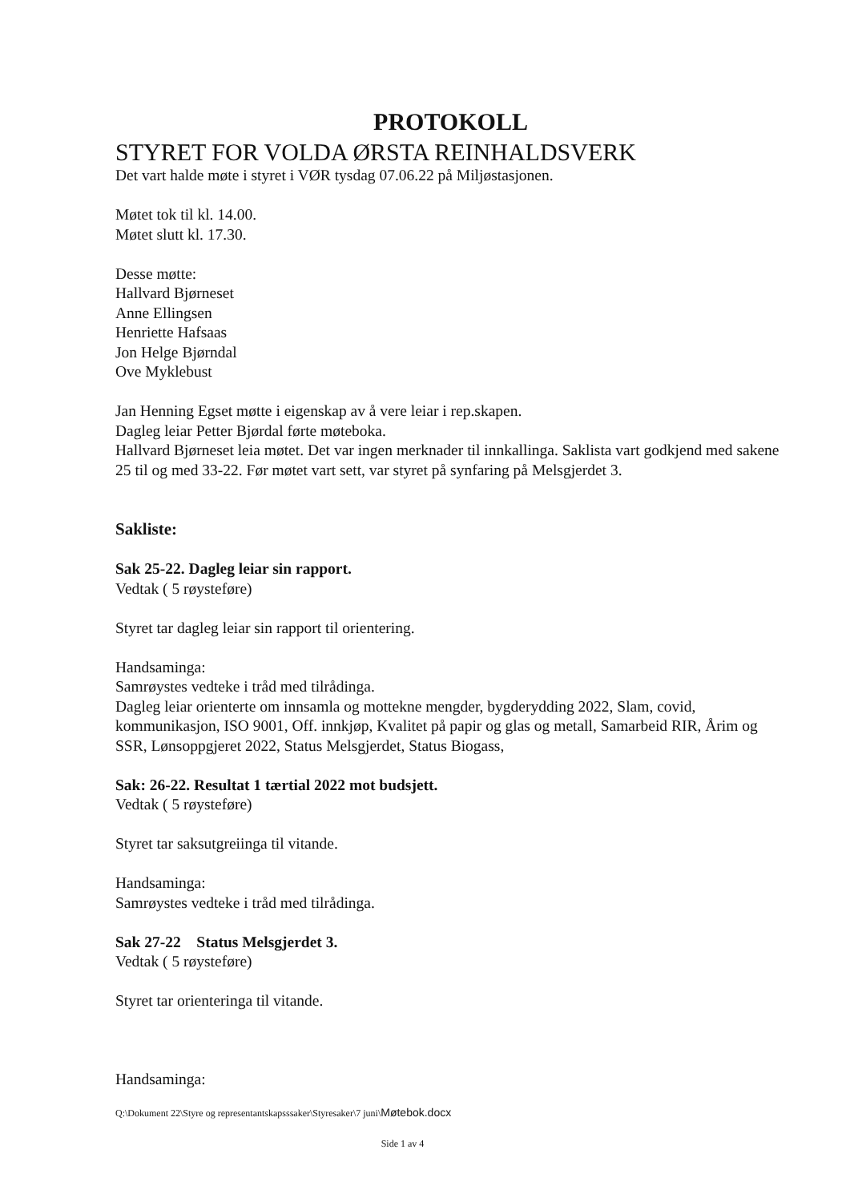PROTOKOLL
STYRET FOR VOLDA ØRSTA REINHALDSVERK
Det vart halde møte i styret i VØR tysdag 07.06.22 på Miljøstasjonen.
Møtet tok til kl. 14.00.
Møtet slutt kl. 17.30.
Desse møtte:
Hallvard Bjørneset
Anne Ellingsen
Henriette Hafsaas
Jon Helge Bjørndal
Ove Myklebust
Jan Henning Egset møtte i eigenskap av å vere leiar i rep.skapen.
Dagleg leiar Petter Bjørdal førte møteboka.
Hallvard Bjørneset leia møtet. Det var ingen merknader til innkallinga. Saklista vart godkjend med sakene 25 til og med 33-22. Før møtet vart sett, var styret på synfaring på Melsgjerdet 3.
Sakliste:
Sak 25-22. Dagleg leiar sin rapport.
Vedtak ( 5 røysteføre)
Styret tar dagleg leiar sin rapport til orientering.
Handsaminga:
Samrøystes vedteke i tråd med tilrådinga.
Dagleg leiar orienterte om innsamla og mottekne mengder, bygderydding 2022, Slam, covid, kommunikasjon, ISO 9001, Off. innkjøp, Kvalitet på papir og glas og metall, Samarbeid RIR, Årim og SSR, Lønsoppgjeret 2022, Status Melsgjerdet, Status Biogass,
Sak: 26-22. Resultat 1 tærtial 2022 mot budsjett.
Vedtak ( 5 røysteføre)
Styret tar saksutgreiinga til vitande.
Handsaminga:
Samrøystes vedteke i tråd med tilrådinga.
Sak 27-22 Status Melsgjerdet 3.
Vedtak ( 5 røysteføre)
Styret tar orienteringa til vitande.
Handsaminga:
Q:\Dokument 22\Styre og representantskapsssaker\Styresaker\7 juni\Møtebok.docx
Side 1 av 4